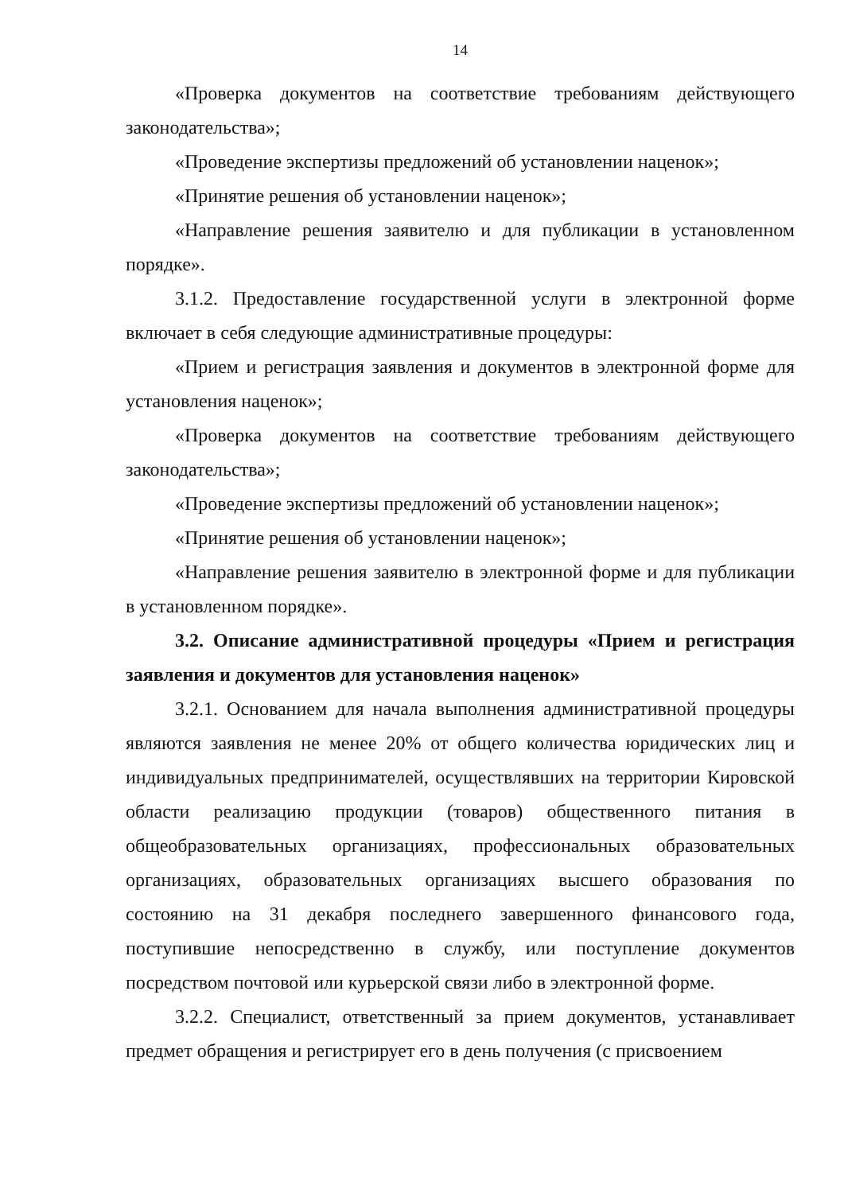14
«Проверка документов на соответствие требованиям действующего законодательства»;
«Проведение экспертизы предложений об установлении наценок»;
«Принятие решения об установлении наценок»;
«Направление решения заявителю и для публикации в установленном порядке».
3.1.2. Предоставление государственной услуги в электронной форме включает в себя следующие административные процедуры:
«Прием и регистрация заявления и документов в электронной форме для установления наценок»;
«Проверка документов на соответствие требованиям действующего законодательства»;
«Проведение экспертизы предложений об установлении наценок»;
«Принятие решения об установлении наценок»;
«Направление решения заявителю в электронной форме и для публикации в установленном порядке».
3.2. Описание административной процедуры «Прием и регистрация заявления и документов для установления наценок»
3.2.1. Основанием для начала выполнения административной процедуры являются заявления не менее 20% от общего количества юридических лиц и индивидуальных предпринимателей, осуществлявших на территории Кировской области реализацию продукции (товаров) общественного питания в общеобразовательных организациях, профессиональных образовательных организациях, образовательных организациях высшего образования по состоянию на 31 декабря последнего завершенного финансового года, поступившие непосредственно в службу, или поступление документов посредством почтовой или курьерской связи либо в электронной форме.
3.2.2. Специалист, ответственный за прием документов, устанавливает предмет обращения и регистрирует его в день получения (с присвоением